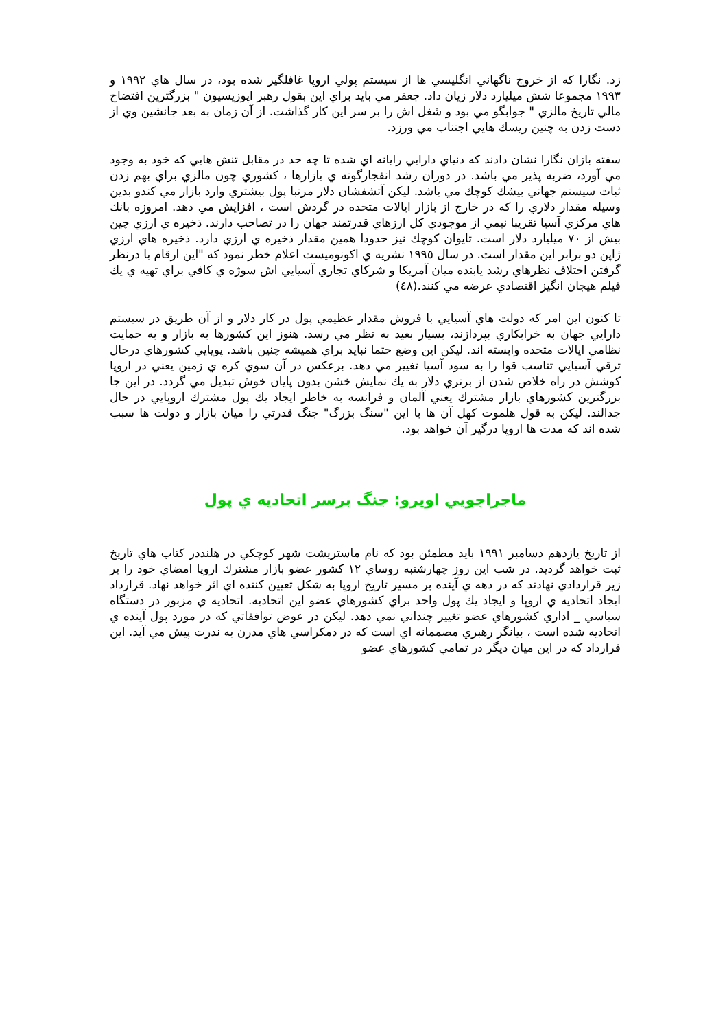زد. نگارا كه از خروج ناگهاني انگليسي ها از سيستم پولي اروپا غافلگير شده بود، در سال هاي ١٩٩٢ و ١٩٩٣ مجموعا شش ميليارد دلار زيان داد. جعفر مي بايد براي اين بقول رهبر اپوزيسيون " بزرگترين افتضاح مالي تاريخ مالزي " جوابگو مي بود و شغل اش را بر سر اين كار گذاشت. از آن زمان به بعد جانشين وي از دست زدن به چنين ريسك هايي اجتناب مي ورزد.
سفته بازان نگارا نشان دادند كه دنياي دارايي رايانه اي شده تا چه حد در مقابل تنش هايي كه خود به وجود مي آورد، ضربه پذير مي باشد. در دوران رشد انفجارگونه ي بازارها ، كشوري چون مالزي براي بهم زدن ثبات سيستم جهاني بيشك كوچك مي باشد. ليكن آتشفشان دلار مرتبا پول بيشتري وارد بازار مي كندو بدين وسيله مقدار دلاري را كه در خارج از بازار ايالات متحده در گردش است ، افزايش مي دهد. امروزه بانك هاي مركزي آسيا تقريبا نيمي از موجودي كل ارزهاي قدرتمند جهان را در تصاحب دارند. ذخيره ي ارزي چين بيش از ٧٠ ميليارد دلار است. تايوان كوچك نيز حدودا همين مقدار ذخيره ي ارزي دارد. ذخيره هاي ارزي ژاپن دو برابر اين مقدار است. در سال ١٩٩٥ نشريه ي اكونوميست اعلام خطر نمود كه "اين ارقام با درنظر گرفتن اختلاف نظرهاي رشد يابنده ميان آمريكا و شركاي تجاري آسيايي اش سوژه ي كافي براي تهيه ي يك فيلم هيجان انگيز اقتصادي عرضه مي كنند.(٤٨)
تا كنون اين امر كه دولت هاي آسيايي با فروش مقدار عظيمي پول در كار دلار و از آن طريق در سيستم دارايي جهان به خرابكاري بپردازند، بسيار بعيد به نظر مي رسد. هنوز اين كشورها به بازار و به حمايت نظامي ايالات متحده وابسته اند. ليكن اين وضع حتما نبايد براي هميشه چنين باشد. پويايي كشورهاي درحال ترقي آسيايي تناسب قوا را به سود آسيا تغيير مي دهد. برعكس در آن سوي كره ي زمين يعني در اروپا كوشش در راه خلاص شدن از برتري دلار به يك نمايش خشن بدون پايان خوش تبديل مي گردد. در اين جا بزرگترين كشورهاي بازار مشترك يعني آلمان و فرانسه به خاطر ايجاد يك پول مشترك اروپايي در حال جدالند. ليكن به قول هلموت كهل آن ها با اين "سنگ بزرگ" جنگ قدرتي را ميان بازار و دولت ها سبب شده اند كه مدت ها اروپا درگير آن خواهد بود.
ماجراجويي اويرو: جنگ برسر اتحاديه ي پول
از تاريخ يازدهم دسامبر ١٩٩١ بايد مطمئن بود كه نام ماستريشت شهر كوچكي در هلنددر كتاب هاي تاريخ ثبت خواهد گرديد. در شب اين روز چهارشنبه روساي ١٢ كشور عضو بازار مشترك اروپا امضاي خود را بر زير قراردادي نهادند كه در دهه ي آينده بر مسير تاريخ اروپا به شكل تعيين كننده اي اثر خواهد نهاد. قرارداد ايجاد اتحاديه ي اروپا و ايجاد يك پول واحد براي كشورهاي عضو اين اتحاديه. اتحاديه ي مزبور در دستگاه سياسي _ اداري كشورهاي عضو تغيير چنداني نمي دهد. ليكن در عوض توافقاتي كه در مورد پول آينده ي اتحاديه شده است ، بيانگر رهبري مصممانه اي است كه در دمكراسي هاي مدرن به ندرت پيش مي آيد. اين قرارداد كه در اين ميان ديگر در تمامي كشورهاي عضو